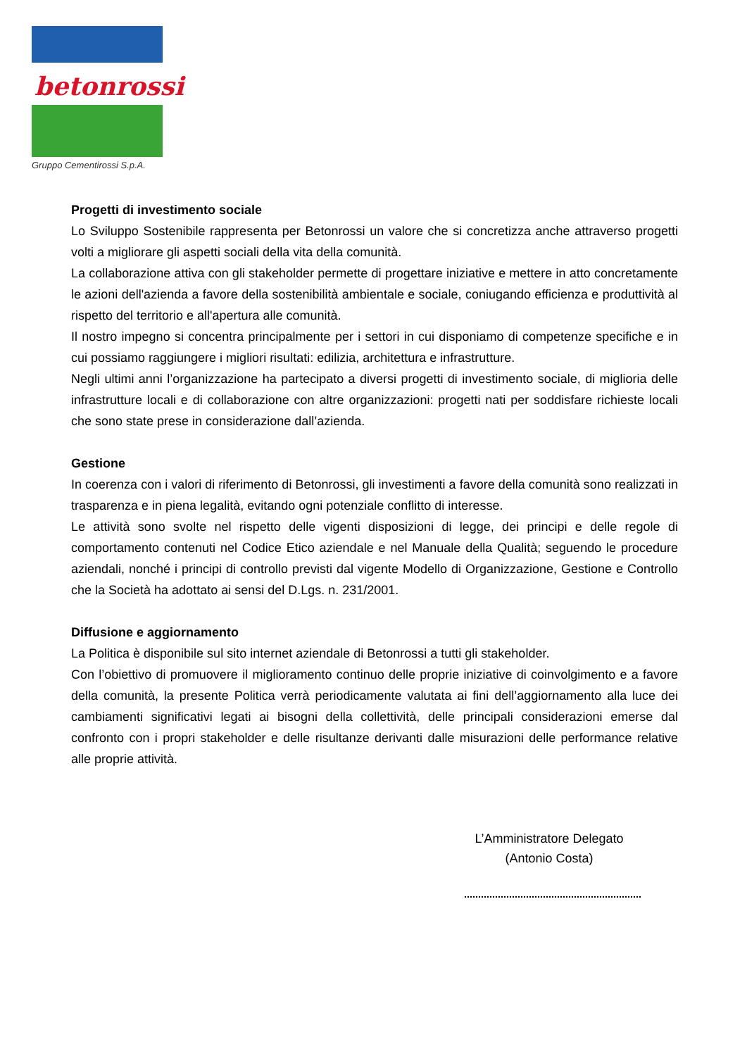betonrossi
Gruppo Cementirossi S.p.A.
Progetti di investimento sociale
Lo Sviluppo Sostenibile rappresenta per Betonrossi un valore che si concretizza anche attraverso progetti volti a migliorare gli aspetti sociali della vita della comunità.
La collaborazione attiva con gli stakeholder permette di progettare iniziative e mettere in atto concretamente le azioni dell'azienda a favore della sostenibilità ambientale e sociale, coniugando efficienza e produttività al rispetto del territorio e all'apertura alle comunità.
Il nostro impegno si concentra principalmente per i settori in cui disponiamo di competenze specifiche e in cui possiamo raggiungere i migliori risultati: edilizia, architettura e infrastrutture.
Negli ultimi anni l’organizzazione ha partecipato a diversi progetti di investimento sociale, di miglioria delle infrastrutture locali e di collaborazione con altre organizzazioni: progetti nati per soddisfare richieste locali che sono state prese in considerazione dall’azienda.
Gestione
In coerenza con i valori di riferimento di Betonrossi, gli investimenti a favore della comunità sono realizzati in trasparenza e in piena legalità, evitando ogni potenziale conflitto di interesse.
Le attività sono svolte nel rispetto delle vigenti disposizioni di legge, dei principi e delle regole di comportamento contenuti nel Codice Etico aziendale e nel Manuale della Qualità; seguendo le procedure aziendali, nonché i principi di controllo previsti dal vigente Modello di Organizzazione, Gestione e Controllo che la Società ha adottato ai sensi del D.Lgs. n. 231/2001.
Diffusione e aggiornamento
La Politica è disponibile sul sito internet aziendale di Betonrossi a tutti gli stakeholder.
Con l’obiettivo di promuovere il miglioramento continuo delle proprie iniziative di coinvolgimento e a favore della comunità, la presente Politica verrà periodicamente valutata ai fini dell’aggiornamento alla luce dei cambiamenti significativi legati ai bisogni della collettività, delle principali considerazioni emerse dal confronto con i propri stakeholder e delle risultanze derivanti dalle misurazioni delle performance relative alle proprie attività.
L’Amministratore Delegato
(Antonio Costa)